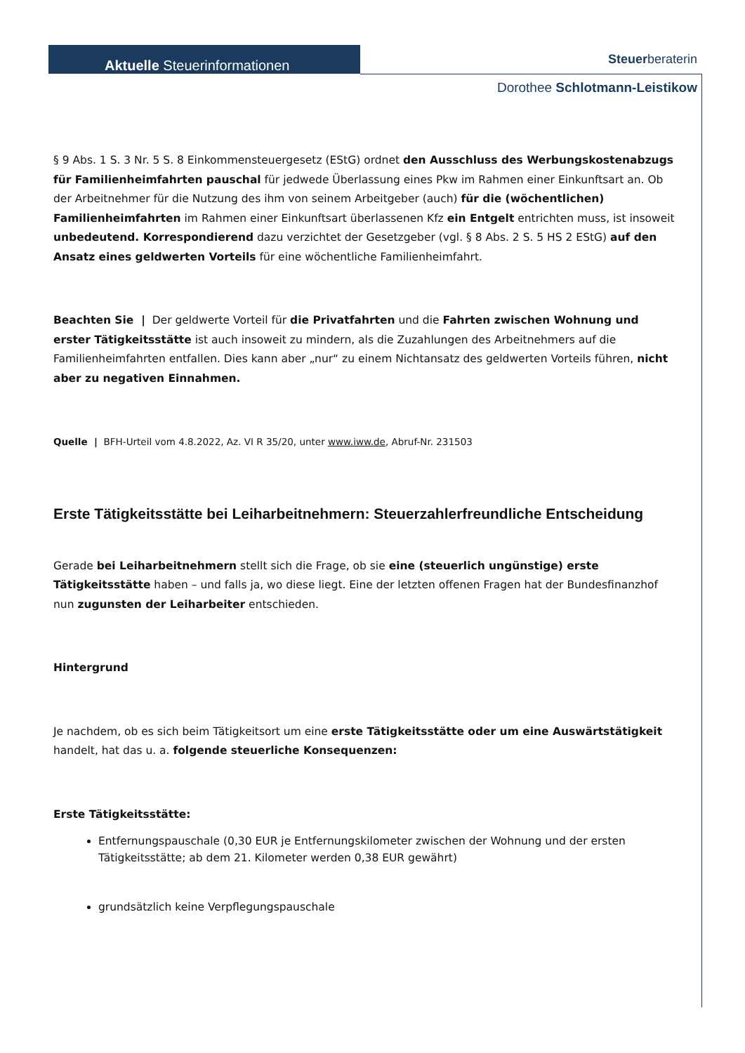Aktuelle Steuerinformationen Steuerberaterin
Dorothee Schlotmann-Leistikow
§ 9 Abs. 1 S. 3 Nr. 5 S. 8 Einkommensteuergesetz (EStG) ordnet den Ausschluss des Werbungskostenabzugs für Familienheimfahrten pauschal für jedwede Überlassung eines Pkw im Rahmen einer Einkunftsart an. Ob der Arbeitnehmer für die Nutzung des ihm von seinem Arbeitgeber (auch) für die (wöchentlichen) Familienheimfahrten im Rahmen einer Einkunftsart überlassenen Kfz ein Entgelt entrichten muss, ist insoweit unbedeutend. Korrespondierend dazu verzichtet der Gesetzgeber (vgl. § 8 Abs. 2 S. 5 HS 2 EStG) auf den Ansatz eines geldwerten Vorteils für eine wöchentliche Familienheimfahrt.
Beachten Sie | Der geldwerte Vorteil für die Privatfahrten und die Fahrten zwischen Wohnung und erster Tätigkeitsstätte ist auch insoweit zu mindern, als die Zuzahlungen des Arbeitnehmers auf die Familienheimfahrten entfallen. Dies kann aber „nur“ zu einem Nichtansatz des geldwerten Vorteils führen, nicht aber zu negativen Einnahmen.
Quelle | BFH-Urteil vom 4.8.2022, Az. VI R 35/20, unter www.iww.de, Abruf-Nr. 231503
Erste Tätigkeitsstätte bei Leiharbeitnehmern: Steuerzahlerfreundliche Entscheidung
Gerade bei Leiharbeitnehmern stellt sich die Frage, ob sie eine (steuerlich ungünstige) erste Tätigkeitsstätte haben – und falls ja, wo diese liegt. Eine der letzten offenen Fragen hat der Bundesfinanzhof nun zugunsten der Leiharbeiter entschieden.
Hintergrund
Je nachdem, ob es sich beim Tätigkeitsort um eine erste Tätigkeitsstätte oder um eine Auswärtstätigkeit handelt, hat das u. a. folgende steuerliche Konsequenzen:
Erste Tätigkeitsstätte:
Entfernungspauschale (0,30 EUR je Entfernungskilometer zwischen der Wohnung und der ersten Tätigkeitsstätte; ab dem 21. Kilometer werden 0,38 EUR gewährt)
grundsätzlich keine Verpflegungspauschale